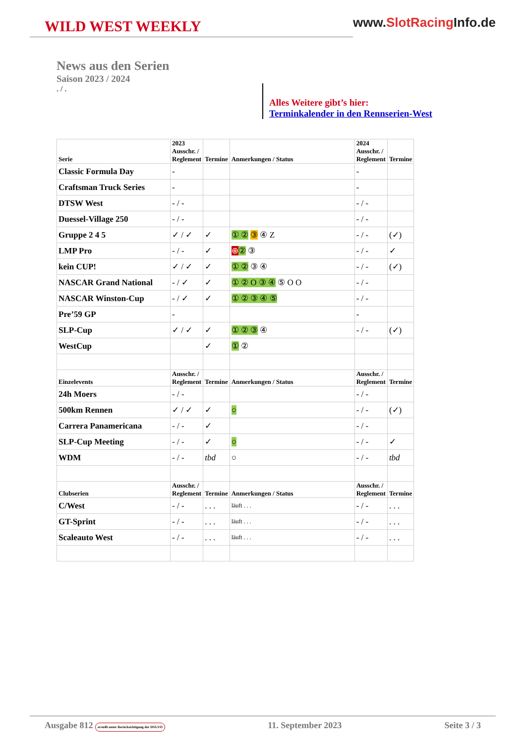WILD WEST WEEKLY
www.SlotRacing Info.de
News aus den Serien
Saison 2023 / 2024
. / .
Alles Weitere gibt’s hier:
Terminkalender in den Rennserien-West
| Serie | 2023 Ausschr. / Reglement | Termine | Anmerkungen / Status | 2024 Ausschr. / Reglement | Termine |
| --- | --- | --- | --- | --- | --- |
| Classic Formula Day | - | | | - | |
| Craftsman Truck Series | - | | | - | |
| DTSW West | - / - | | | - / - | |
| Duessel-Village 250 | - / - | | | - / - | |
| Gruppe 2 4 5 | ✓ / ✓ | ✓ | ① ② ③ ④ Z | - / - | (✓) |
| LMP Pro | - / - | ✓ | ⊕ ② ③ | - / - | ✓ |
| kein CUP! | ✓ / ✓ | ✓ | ① ② ③ ④ | - / - | (✓) |
| NASCAR Grand National | - / ✓ | ✓ | ① ② O ③ ④ ⑤ O O | - / - | |
| NASCAR Winston-Cup | - / ✓ | ✓ | ① ② ③ ④ ⑤ | - / - | |
| Pre’59 GP | - | | | - | |
| SLP-Cup | ✓ / ✓ | ✓ | ① ② ③ ④ | - / - | (✓) |
| WestCup | | ✓ | ① ② | | |
| Einzelevents | Ausschr. / Reglement | Termine | Anmerkungen / Status | Ausschr. / Reglement | Termine |
| 24h Moers | - / - | | | - / - | |
| 500km Rennen | ✓ / ✓ | ✓ | ○ | - / - | (✓) |
| Carrera Panamericana | - / - | ✓ | | - / - | |
| SLP-Cup Meeting | - / - | ✓ | ○ | - / - | ✓ |
| WDM | - / - | tbd | ○ | - / - | tbd |
| Clubserien | Ausschr. / Reglement | Termine | Anmerkungen / Status | Ausschr. / Reglement | Termine |
| C/West | - / - | . . . | läuft . . . | - / - | . . . |
| GT-Sprint | - / - | . . . | läuft . . . | - / - | . . . |
| Scaleauto West | - / - | . . . | läuft . . . | - / - | . . . |
Ausgabe 812 erstellt unter Berücksichtigung der DSGVO 11. September 2023 Seite 3 / 3